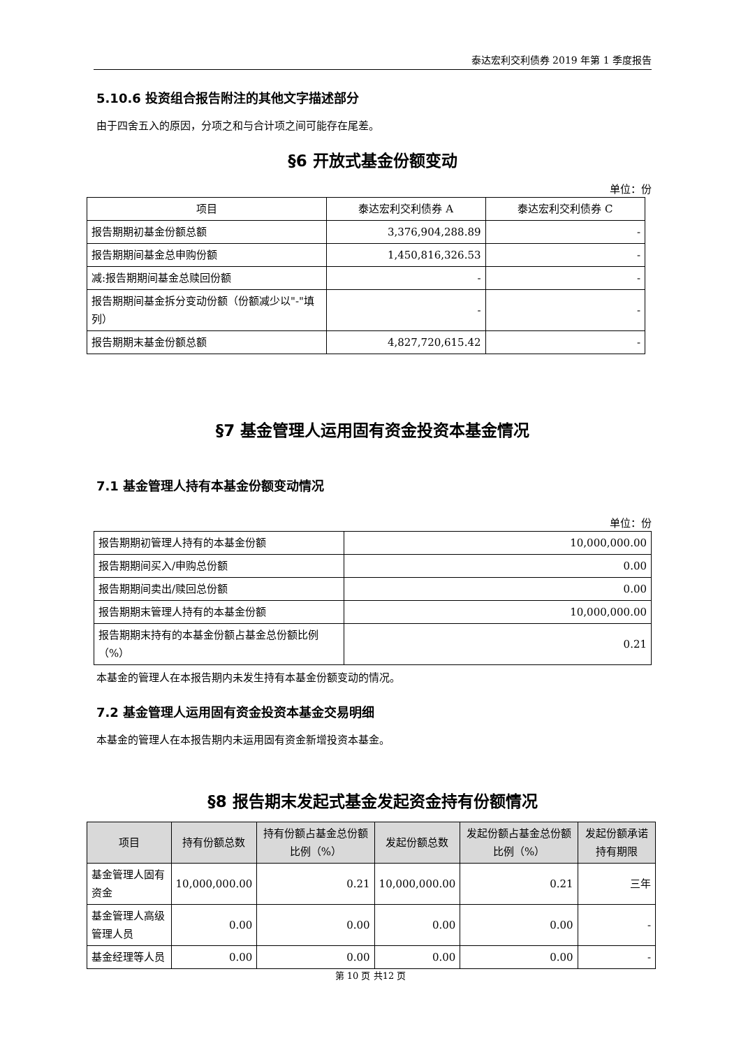泰达宏利交利债券 2019 年第 1 季度报告
5.10.6 投资组合报告附注的其他文字描述部分
由于四舍五入的原因，分项之和与合计项之间可能存在尾差。
§6 开放式基金份额变动
单位：份
| 项目 | 泰达宏利交利债券 A | 泰达宏利交利债券 C |
| 报告期期初基金份额总额 | 3,376,904,288.89 | - |
| 报告期期间基金总申购份额 | 1,450,816,326.53 | - |
| 减:报告期期间基金总赎回份额 | - | - |
| 报告期期间基金拆分变动份额（份额减少以"-"填列） | - | - |
| 报告期期末基金份额总额 | 4,827,720,615.42 | - |
§7 基金管理人运用固有资金投资本基金情况
7.1 基金管理人持有本基金份额变动情况
单位：份
| 报告期期初管理人持有的本基金份额 | 10,000,000.00 |
| 报告期期间买入/申购总份额 | 0.00 |
| 报告期期间卖出/赎回总份额 | 0.00 |
| 报告期期末管理人持有的本基金份额 | 10,000,000.00 |
| 报告期期末持有的本基金份额占基金总份额比例（%） | 0.21 |
本基金的管理人在本报告期内未发生持有本基金份额变动的情况。
7.2 基金管理人运用固有资金投资本基金交易明细
本基金的管理人在本报告期内未运用固有资金新增投资本基金。
§8 报告期末发起式基金发起资金持有份额情况
| 项目 | 持有份额总数 | 持有份额占基金总份额比例（%） | 发起份额总数 | 发起份额占基金总份额比例（%） | 发起份额承诺持有期限 |
| --- | --- | --- | --- | --- | --- |
| 基金管理人固有资金 | 10,000,000.00 | 0.21 | 10,000,000.00 | 0.21 | 三年 |
| 基金管理人高级管理人员 | 0.00 | 0.00 | 0.00 | 0.00 | - |
| 基金经理等人员 | 0.00 | 0.00 | 0.00 | 0.00 | - |
第 10 页 共12 页